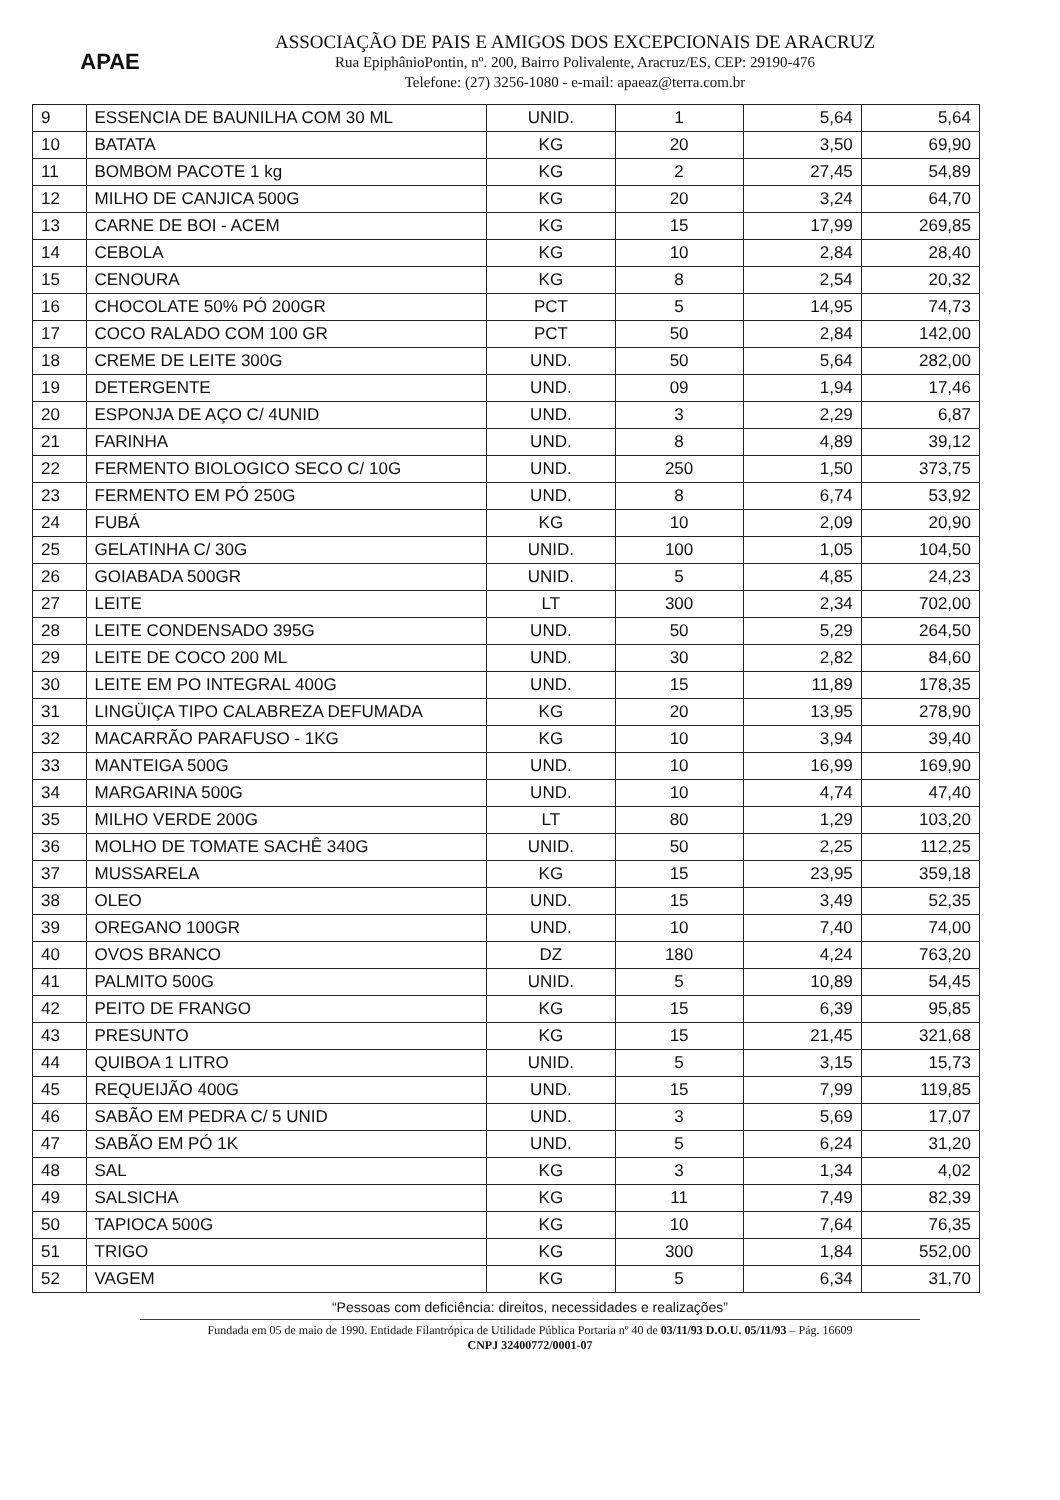APAE
ASSOCIAÇÃO DE PAIS E AMIGOS DOS EXCEPCIONAIS DE ARACRUZ
Rua EpiphânioPontin, nº. 200, Bairro Polivalente, Aracruz/ES, CEP: 29190-476
Telefone: (27) 3256-1080 - e-mail: apaeaz@terra.com.br
| 9 | ESSENCIA DE BAUNILHA COM 30 ML | UNID. | 1 | 5,64 | 5,64 |
| 10 | BATATA | KG | 20 | 3,50 | 69,90 |
| 11 | BOMBOM PACOTE 1 kg | KG | 2 | 27,45 | 54,89 |
| 12 | MILHO DE CANJICA 500G | KG | 20 | 3,24 | 64,70 |
| 13 | CARNE DE BOI - ACEM | KG | 15 | 17,99 | 269,85 |
| 14 | CEBOLA | KG | 10 | 2,84 | 28,40 |
| 15 | CENOURA | KG | 8 | 2,54 | 20,32 |
| 16 | CHOCOLATE 50% PÓ 200GR | PCT | 5 | 14,95 | 74,73 |
| 17 | COCO RALADO COM 100 GR | PCT | 50 | 2,84 | 142,00 |
| 18 | CREME DE LEITE 300G | UND. | 50 | 5,64 | 282,00 |
| 19 | DETERGENTE | UND. | 09 | 1,94 | 17,46 |
| 20 | ESPONJA DE AÇO C/ 4UNID | UND. | 3 | 2,29 | 6,87 |
| 21 | FARINHA | UND. | 8 | 4,89 | 39,12 |
| 22 | FERMENTO BIOLOGICO SECO C/ 10G | UND. | 250 | 1,50 | 373,75 |
| 23 | FERMENTO EM PÓ 250G | UND. | 8 | 6,74 | 53,92 |
| 24 | FUBÁ | KG | 10 | 2,09 | 20,90 |
| 25 | GELATINHA C/ 30G | UNID. | 100 | 1,05 | 104,50 |
| 26 | GOIABADA 500GR | UNID. | 5 | 4,85 | 24,23 |
| 27 | LEITE | LT | 300 | 2,34 | 702,00 |
| 28 | LEITE CONDENSADO 395G | UND. | 50 | 5,29 | 264,50 |
| 29 | LEITE DE COCO 200 ML | UND. | 30 | 2,82 | 84,60 |
| 30 | LEITE EM PO INTEGRAL 400G | UND. | 15 | 11,89 | 178,35 |
| 31 | LINGÜIÇA TIPO CALABREZA DEFUMADA | KG | 20 | 13,95 | 278,90 |
| 32 | MACARRÃO PARAFUSO - 1KG | KG | 10 | 3,94 | 39,40 |
| 33 | MANTEIGA 500G | UND. | 10 | 16,99 | 169,90 |
| 34 | MARGARINA 500G | UND. | 10 | 4,74 | 47,40 |
| 35 | MILHO VERDE 200G | LT | 80 | 1,29 | 103,20 |
| 36 | MOLHO DE TOMATE SACHÊ 340G | UNID. | 50 | 2,25 | 112,25 |
| 37 | MUSSARELA | KG | 15 | 23,95 | 359,18 |
| 38 | OLEO | UND. | 15 | 3,49 | 52,35 |
| 39 | OREGANO 100GR | UND. | 10 | 7,40 | 74,00 |
| 40 | OVOS BRANCO | DZ | 180 | 4,24 | 763,20 |
| 41 | PALMITO 500G | UNID. | 5 | 10,89 | 54,45 |
| 42 | PEITO DE FRANGO | KG | 15 | 6,39 | 95,85 |
| 43 | PRESUNTO | KG | 15 | 21,45 | 321,68 |
| 44 | QUIBOA 1 LITRO | UNID. | 5 | 3,15 | 15,73 |
| 45 | REQUEIJÃO 400G | UND. | 15 | 7,99 | 119,85 |
| 46 | SABÃO EM PEDRA C/ 5 UNID | UND. | 3 | 5,69 | 17,07 |
| 47 | SABÃO EM PÓ 1K | UND. | 5 | 6,24 | 31,20 |
| 48 | SAL | KG | 3 | 1,34 | 4,02 |
| 49 | SALSICHA | KG | 11 | 7,49 | 82,39 |
| 50 | TAPIOCA 500G | KG | 10 | 7,64 | 76,35 |
| 51 | TRIGO | KG | 300 | 1,84 | 552,00 |
| 52 | VAGEM | KG | 5 | 6,34 | 31,70 |
“Pessoas com deficiência: direitos, necessidades e realizações”
Fundada em 05 de maio de 1990. Entidade Filantrópica de Utilidade Pública Portaria nº 40 de 03/11/93 D.O.U. 05/11/93 – Pág. 16609
CNPJ 32400772/0001-07